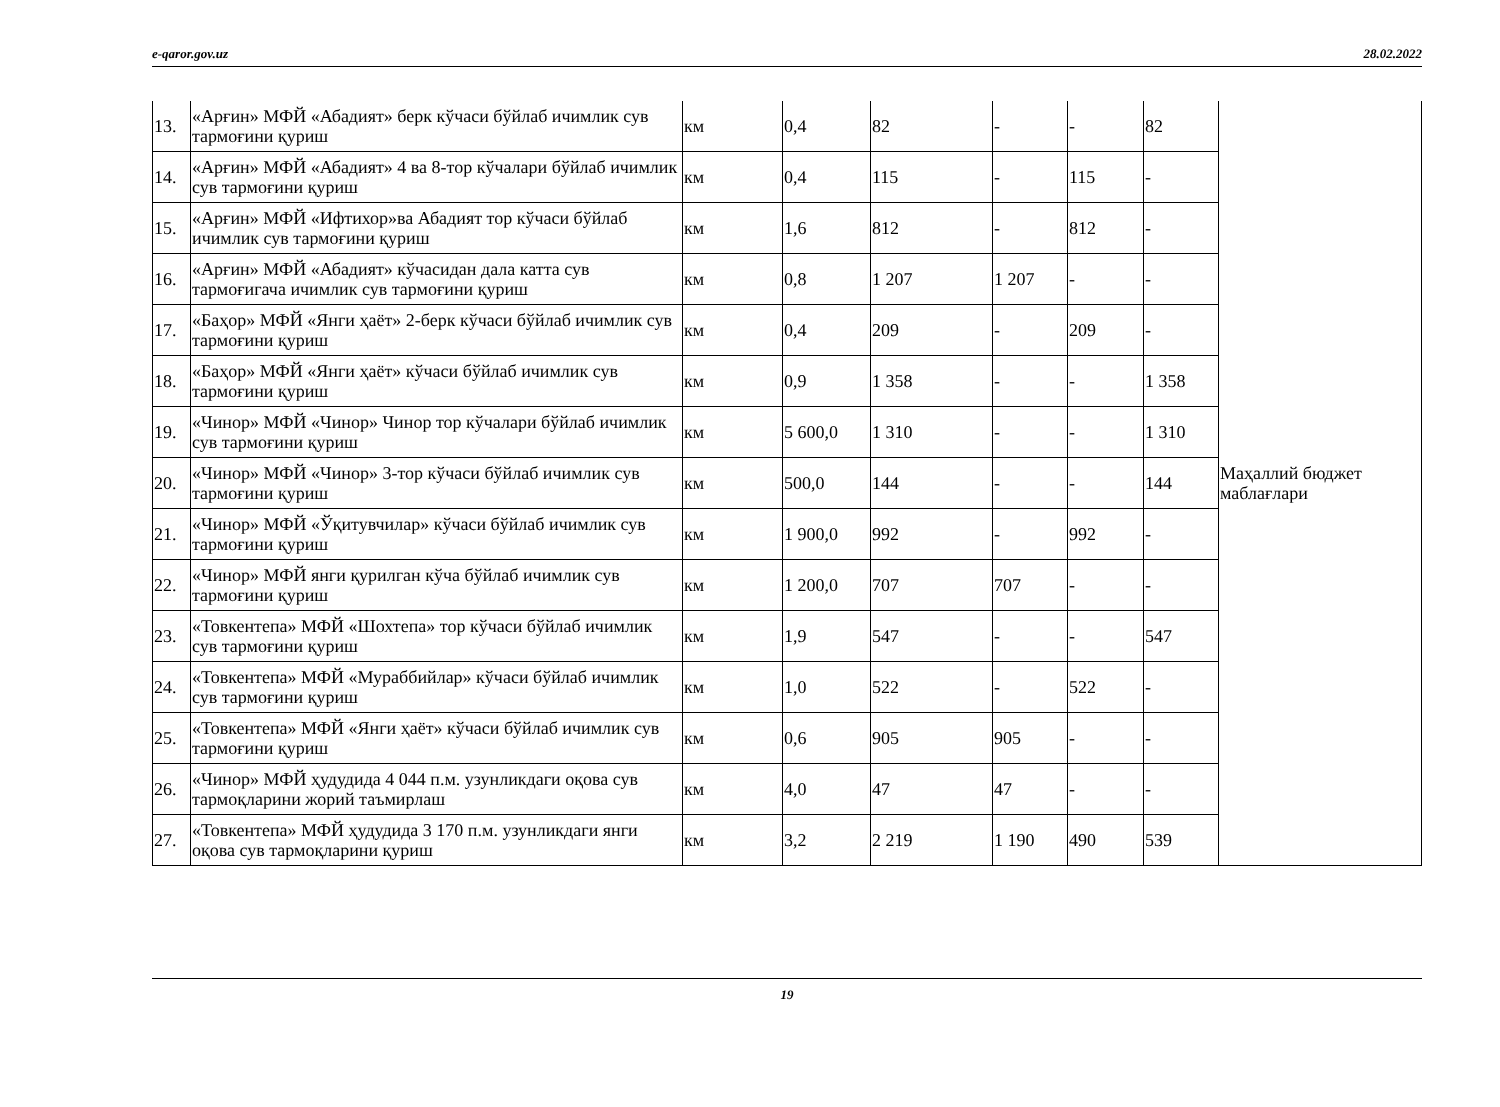e-qaror.gov.uz 28.02.2022
| 13. | «Арғин» МФЙ «Абадият» берк кўчаси бўйлаб ичимлик сув тармоғини қуриш | км | 0,4 | 82 | - | - | 82 | Маҳаллий бюджет маблағлари |
| 14. | «Арғин» МФЙ «Абадият» 4 ва 8-тор кўчалари бўйлаб ичимлик сув тармоғини қуриш | км | 0,4 | 115 | - | 115 | - | |
| 15. | «Арғин» МФЙ «Ифтихор»ва Абадият тор кўчаси бўйлаб ичимлик сув тармоғини қуриш | км | 1,6 | 812 | - | 812 | - | |
| 16. | «Арғин» МФЙ «Абадият» кўчасидан дала катта сув тармоғигача ичимлик сув тармоғини қуриш | км | 0,8 | 1 207 | 1 207 | - | - | |
| 17. | «Баҳор» МФЙ «Янги ҳаёт» 2-берк кўчаси бўйлаб ичимлик сув тармоғини қуриш | км | 0,4 | 209 | - | 209 | - | |
| 18. | «Баҳор» МФЙ «Янги ҳаёт» кўчаси бўйлаб ичимлик сув тармоғини қуриш | км | 0,9 | 1 358 | - | - | 1 358 | |
| 19. | «Чинор» МФЙ «Чинор» Чинор тор кўчалари бўйлаб ичимлик сув тармоғини қуриш | км | 5 600,0 | 1 310 | - | - | 1 310 | |
| 20. | «Чинор» МФЙ «Чинор» 3-тор кўчаси бўйлаб ичимлик сув тармоғини қуриш | км | 500,0 | 144 | - | - | 144 | |
| 21. | «Чинор» МФЙ «Ўқитувчилар» кўчаси бўйлаб ичимлик сув тармоғини қуриш | км | 1 900,0 | 992 | - | 992 | - | |
| 22. | «Чинор» МФЙ янги қурилган кўча бўйлаб ичимлик сув тармоғини қуриш | км | 1 200,0 | 707 | 707 | - | - | |
| 23. | «Товкентепа» МФЙ «Шохтепа» тор кўчаси бўйлаб ичимлик сув тармоғини қуриш | км | 1,9 | 547 | - | - | 547 | |
| 24. | «Товкентепа» МФЙ «Мураббийлар» кўчаси бўйлаб ичимлик сув тармоғини қуриш | км | 1,0 | 522 | - | 522 | - | |
| 25. | «Товкентепа» МФЙ «Янги ҳаёт» кўчаси бўйлаб ичимлик сув тармоғини қуриш | км | 0,6 | 905 | 905 | - | - | |
| 26. | «Чинор» МФЙ ҳудудида 4 044 п.м. узунликдаги оқова сув тармоқларини жорий таъмирлаш | км | 4,0 | 47 | 47 | - | - | |
| 27. | «Товкентепа» МФЙ ҳудудида 3 170 п.м. узунликдаги янги оқова сув тармоқларини қуриш | км | 3,2 | 2 219 | 1 190 | 490 | 539 | |
19